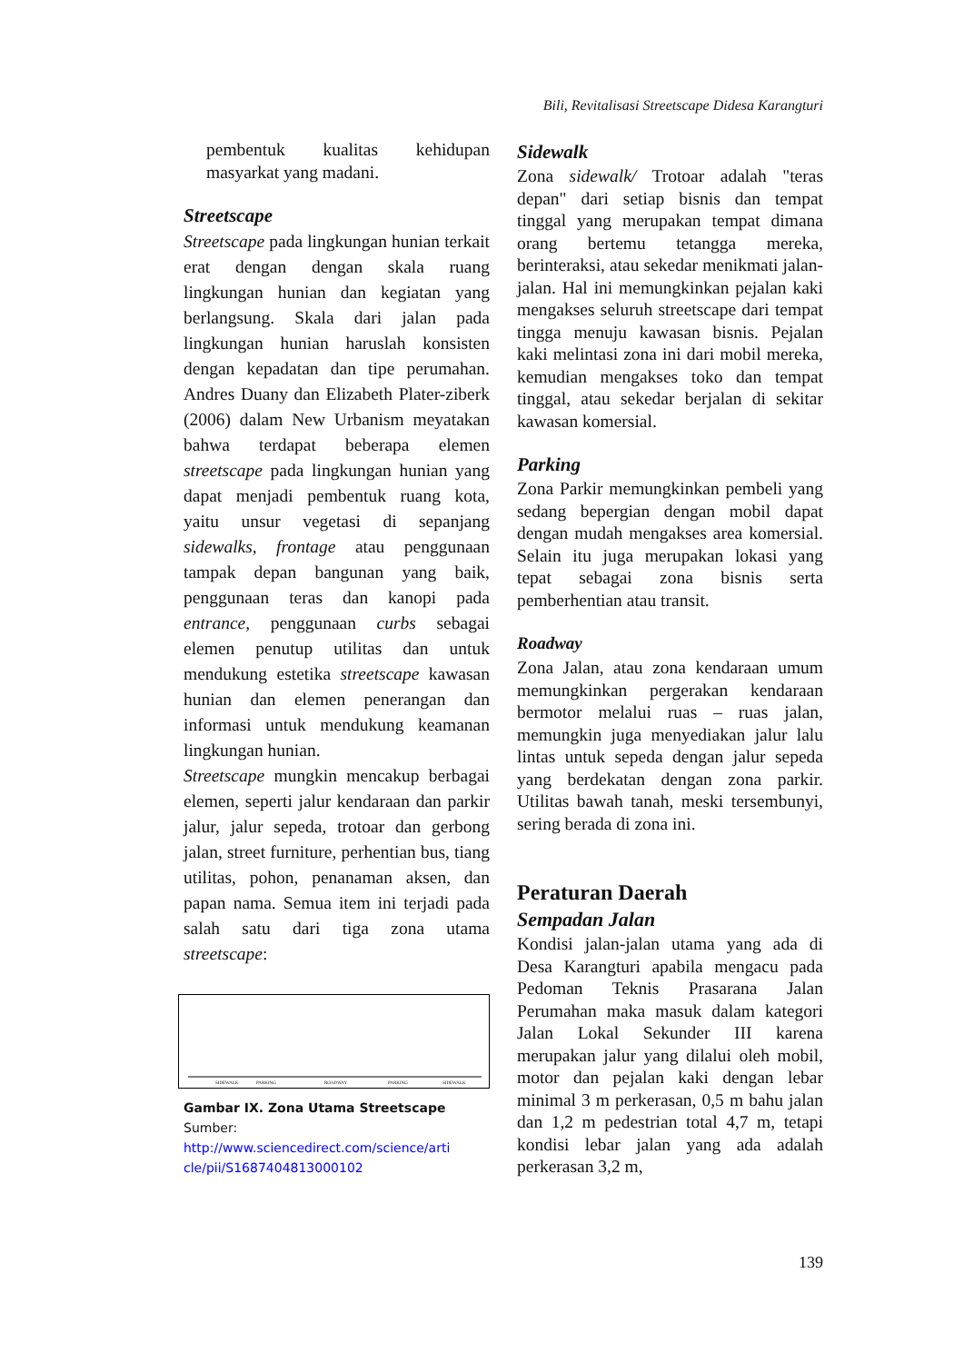Bili, Revitalisasi Streetscape Didesa Karangturi
pembentuk kualitas kehidupan masyarkat yang madani.
Streetscape
Streetscape pada lingkungan hunian terkait erat dengan dengan skala ruang lingkungan hunian dan kegiatan yang berlangsung. Skala dari jalan pada lingkungan hunian haruslah konsisten dengan kepadatan dan tipe perumahan. Andres Duany dan Elizabeth Plater-ziberk (2006) dalam New Urbanism meyatakan bahwa terdapat beberapa elemen streetscape pada lingkungan hunian yang dapat menjadi pembentuk ruang kota, yaitu unsur vegetasi di sepanjang sidewalks, frontage atau penggunaan tampak depan bangunan yang baik, penggunaan teras dan kanopi pada entrance, penggunaan curbs sebagai elemen penutup utilitas dan untuk mendukung estetika streetscape kawasan hunian dan elemen penerangan dan informasi untuk mendukung keamanan lingkungan hunian.
Streetscape mungkin mencakup berbagai elemen, seperti jalur kendaraan dan parkir jalur, jalur sepeda, trotoar dan gerbong jalan, street furniture, perhentian bus, tiang utilitas, pohon, penanaman aksen, dan papan nama. Semua item ini terjadi pada salah satu dari tiga zona utama streetscape:
SIDEWALK
PARKING
ROADWAY
PARKING
SIDEWALK
Gambar IX. Zona Utama Streetscape
Sumber:
http://www.sciencedirect.com/science/arti cle/pii/S1687404813000102
Sidewalk
Zona sidewalk/ Trotoar adalah "teras depan" dari setiap bisnis dan tempat tinggal yang merupakan tempat dimana orang bertemu tetangga mereka, berinteraksi, atau sekedar menikmati jalan-jalan. Hal ini memungkinkan pejalan kaki mengakses seluruh streetscape dari tempat tingga menuju kawasan bisnis. Pejalan kaki melintasi zona ini dari mobil mereka, kemudian mengakses toko dan tempat tinggal, atau sekedar berjalan di sekitar kawasan komersial.
Parking
Zona Parkir memungkinkan pembeli yang sedang bepergian dengan mobil dapat dengan mudah mengakses area komersial. Selain itu juga merupakan lokasi yang tepat sebagai zona bisnis serta pemberhentian atau transit.
Roadway
Zona Jalan, atau zona kendaraan umum memungkinkan pergerakan kendaraan bermotor melalui ruas – ruas jalan, memungkin juga menyediakan jalur lalu lintas untuk sepeda dengan jalur sepeda yang berdekatan dengan zona parkir. Utilitas bawah tanah, meski tersembunyi, sering berada di zona ini.
Peraturan Daerah
Sempadan Jalan
Kondisi jalan-jalan utama yang ada di Desa Karangturi apabila mengacu pada Pedoman Teknis Prasarana Jalan Perumahan maka masuk dalam kategori Jalan Lokal Sekunder III karena merupakan jalur yang dilalui oleh mobil, motor dan pejalan kaki dengan lebar minimal 3 m perkerasan, 0,5 m bahu jalan dan 1,2 m pedestrian total 4,7 m, tetapi kondisi lebar jalan yang ada adalah perkerasan 3,2 m,
139